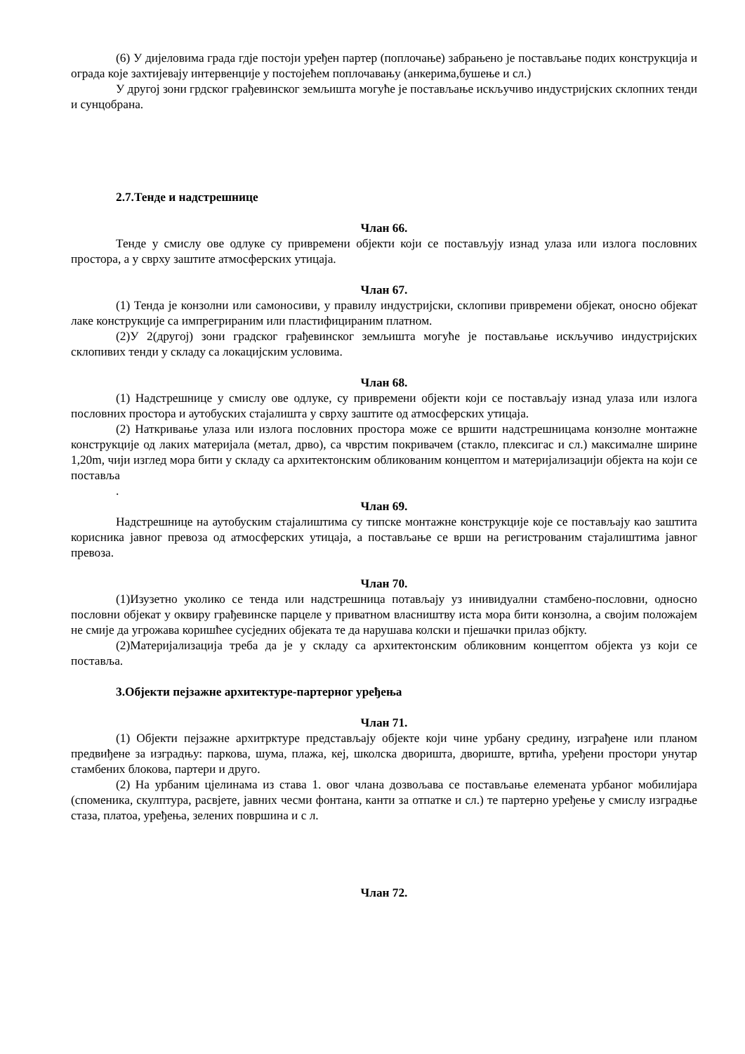(6) У дијеловима града гдје постоји уређен партер (поплочање) забрањено је постављање подих конструкција и ограда које захтијевају интервенције у постојећем поплочавању (анкерима,бушење и сл.)
У другој зони грдског грађевинског земљишта могуће је постављање искључиво индустријских склопних тенди и сунцобрана.
2.7.Тенде и надстрешнице
Члан 66.
Тенде у смислу ове одлуке су привремени објекти који се постављују изнад улаза или излога пословних простора, а у сврху заштите атмосферских утицаја.
Члан 67.
(1) Тенда је конзолни или самоносиви, у правилу индустријски, склопиви привремени објекат, оносно објекат лаке конструкције са импрегрираним или пластифицираним платном.
(2)У 2(другој) зони градског грађевинског земљишта могуће је постављање искључиво индустријских склопивих тенди у складу са локацијским условима.
Члан 68.
(1) Надстрешнице у смислу ове одлуке, су привремени објекти који се постављају изнад улаза или излога пословних простора и аутобуских стајалишта у сврху заштите од атмосферских утицаја.
(2) Наткривање улаза или излога пословних простора може се вршити надстрешницама конзолне монтажне конструкције од лаких материјала (метал, дрво), са чврстим покривачем (стакло, плексигас и сл.) максималне ширине 1,20m, чији изглед мора бити у складу са архитектонским обликованим концептом и материјализацији објекта на који се поставља
.
Члан 69.
Надстрешнице на аутобуским стајалиштима су типске монтажне конструкције које се постављају као заштита корисника јавног превоза од атмосферских утицаја, а постављање се врши на регистрованим стајалиштима јавног превоза.
Члан 70.
(1)Изузетно уколико се тенда или надстрешница потављају уз инивидуални стамбено-пословни, односно пословни објекат у оквиру грађевинске парцеле у приватном власништву иста мора бити конзолна, а својим положајем не смије да угрожава коришћее сусједних објеката те да нарушава колски и пјешачки прилаз објкту.
(2)Материјализација треба да је у складу са архитектонским обликовним концептом објекта уз који се поставља.
3.Објекти пејзажне архитектуре-партерног уређења
Члан 71.
(1) Објекти пејзажне архитрктуре представљају објекте који чине урбану средину, изграђене или планом предвиђене за изградњу: паркова, шума, плажа, кеј, школска дворишта, двориште, вртића, уређени простори унутар стамбених блокова, партери и друго.
(2) На урбаним цјелинама из става 1. овог члана дозвољава се постављање елемената урбаног мобилијара (споменика, скулптура, расвјете, јавних чесми фонтана, канти за отпатке и сл.) те партерно уређење у смислу изградње стаза, платоа, уређења, зелених површина и с л.
Члан 72.